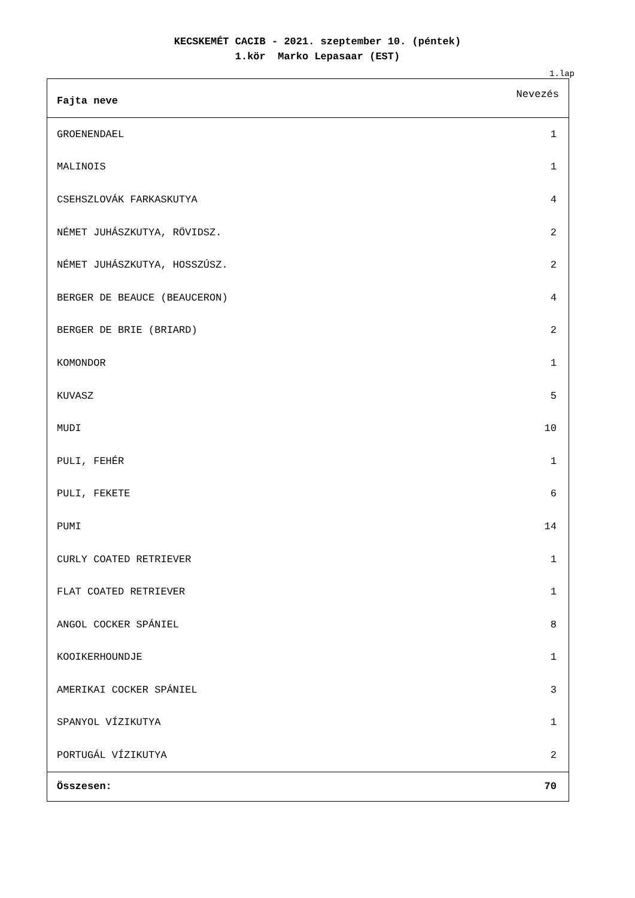KECSKEMÉT CACIB - 2021. szeptember 10. (péntek)
1.kör Marko Lepasaar (EST)
1.lap
| Fajta neve | Nevezés |
| --- | --- |
| GROENENDAEL | 1 |
| MALINOIS | 1 |
| CSEHSZLOVÁK FARKASKUTYA | 4 |
| NÉMET JUHÁSZKUTYA, RÖVIDSZ. | 2 |
| NÉMET JUHÁSZKUTYA, HOSSZÚSZ. | 2 |
| BERGER DE BEAUCE (BEAUCERON) | 4 |
| BERGER DE BRIE (BRIARD) | 2 |
| KOMONDOR | 1 |
| KUVASZ | 5 |
| MUDI | 10 |
| PULI, FEHÉR | 1 |
| PULI, FEKETE | 6 |
| PUMI | 14 |
| CURLY COATED RETRIEVER | 1 |
| FLAT COATED RETRIEVER | 1 |
| ANGOL COCKER SPÁNIEL | 8 |
| KOOIKERHOUNDJE | 1 |
| AMERIKAI COCKER SPÁNIEL | 3 |
| SPANYOL VÍZIKUTYA | 1 |
| PORTUGÁL VÍZIKUTYA | 2 |
| Összesen: | 70 |